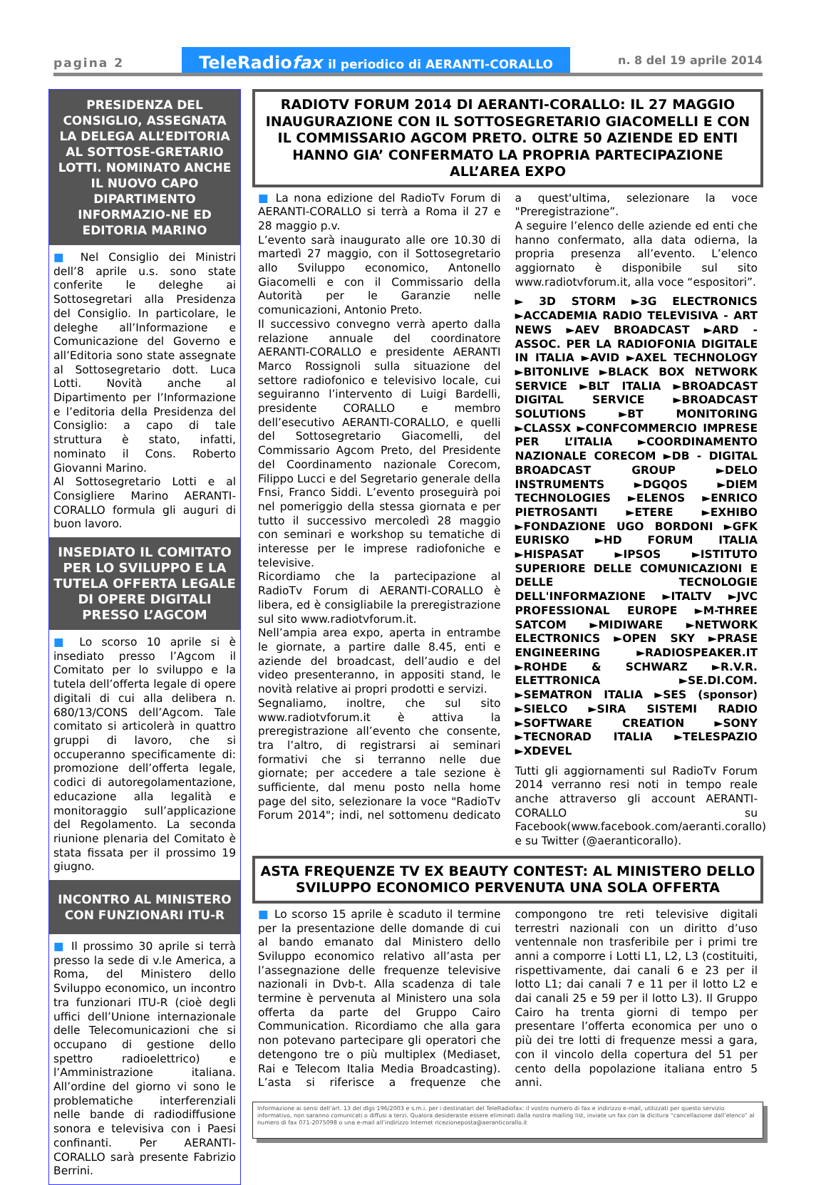pagina 2
TeleRadiofax il periodico di AERANTI-CORALLO
n. 8 del 19 aprile 2014
PRESIDENZA DEL CONSIGLIO, ASSEGNATA LA DELEGA ALL’EDITORIA AL SOTTOSE-GRETARIO LOTTI. NOMINATO ANCHE IL NUOVO CAPO DIPARTIMENTO INFORMAZIO-NE ED EDITORIA MARINO
■ Nel Consiglio dei Ministri dell’8 aprile u.s. sono state conferite le deleghe ai Sottosegretari alla Presidenza del Consiglio. In particolare, le deleghe all’Informazione e Comunicazione del Governo e all’Editoria sono state assegnate al Sottosegretario dott. Luca Lotti. Novità anche al Dipartimento per l’Informazione e l’editoria della Presidenza del Consiglio: a capo di tale struttura è stato, infatti, nominato il Cons. Roberto Giovanni Marino.
Al Sottosegretario Lotti e al Consigliere Marino AERANTI-CORALLO formula gli auguri di buon lavoro.
INSEDIATO IL COMITATO PER LO SVILUPPO E LA TUTELA OFFERTA LEGALE DI OPERE DIGITALI PRESSO L’AGCOM
■ Lo scorso 10 aprile si è insediato presso l’Agcom il Comitato per lo sviluppo e la tutela dell’offerta legale di opere digitali di cui alla delibera n. 680/13/CONS dell’Agcom. Tale comitato si articolerà in quattro gruppi di lavoro, che si occuperanno specificamente di: promozione dell’offerta legale, codici di autoregolamentazione, educazione alla legalità e monitoraggio sull’applicazione del Regolamento. La seconda riunione plenaria del Comitato è stata fissata per il prossimo 19 giugno.
INCONTRO AL MINISTERO
CON FUNZIONARI ITU-R
■ Il prossimo 30 aprile si terrà presso la sede di v.le America, a Roma, del Ministero dello Sviluppo economico, un incontro tra funzionari ITU-R (cioè degli uffici dell’Unione internazionale delle Telecomunicazioni che si occupano di gestione dello spettro radioelettrico) e l’Amministrazione italiana. All’ordine del giorno vi sono le problematiche interferenziali nelle bande di radiodiffusione sonora e televisiva con i Paesi confinanti. Per AERANTI-CORALLO sarà presente Fabrizio Berrini.
RADIOTV FORUM 2014 DI AERANTI-CORALLO: IL 27 MAGGIO INAUGURAZIONE CON IL SOTTOSEGRETARIO GIACOMELLI E CON IL COMMISSARIO AGCOM PRETO. OLTRE 50 AZIENDE ED ENTI HANNO GIA’ CONFERMATO LA PROPRIA PARTECIPAZIONE ALL’AREA EXPO
■ La nona edizione del RadioTv Forum di AERANTI-CORALLO si terrà a Roma il 27 e 28 maggio p.v.
L’evento sarà inaugurato alle ore 10.30 di martedì 27 maggio, con il Sottosegretario allo Sviluppo economico, Antonello Giacomelli e con il Commissario della Autorità per le Garanzie nelle comunicazioni, Antonio Preto.
Il successivo convegno verrà aperto dalla relazione annuale del coordinatore AERANTI-CORALLO e presidente AERANTI Marco Rossignoli sulla situazione del settore radiofonico e televisivo locale, cui seguiranno l’intervento di Luigi Bardelli, presidente CORALLO e membro dell’esecutivo AERANTI-CORALLO, e quelli del Sottosegretario Giacomelli, del Commissario Agcom Preto, del Presidente del Coordinamento nazionale Corecom, Filippo Lucci e del Segretario generale della Fnsi, Franco Siddi. L’evento proseguirà poi nel pomeriggio della stessa giornata e per tutto il successivo mercoledì 28 maggio con seminari e workshop su tematiche di interesse per le imprese radiofoniche e televisive.
Ricordiamo che la partecipazione al RadioTv Forum di AERANTI-CORALLO è libera, ed è consigliabile la preregistrazione sul sito www.radiotvforum.it.
Nell’ampia area expo, aperta in entrambe le giornate, a partire dalle 8.45, enti e aziende del broadcast, dell’audio e del video presenteranno, in appositi stand, le novità relative ai propri prodotti e servizi.
Segnaliamo, inoltre, che sul sito www.radiotvforum.it è attiva la preregistrazione all’evento che consente, tra l’altro, di registrarsi ai seminari formativi che si terranno nelle due giornate; per accedere a tale sezione è sufficiente, dal menu posto nella home page del sito, selezionare la voce "RadioTv Forum 2014"; indi, nel sottomenu dedicato a quest'ultima, selezionare la voce "Preregistrazione”.
A seguire l’elenco delle aziende ed enti che hanno confermato, alla data odierna, la propria presenza all’evento. L’elenco aggiornato è disponibile sul sito www.radiotvforum.it, alla voce “espositori”.
► 3D STORM ►3G ELECTRONICS ►ACCADEMIA RADIO TELEVISIVA - ART NEWS ►AEV BROADCAST ►ARD - ASSOC. PER LA RADIOFONIA DIGITALE IN ITALIA ►AVID ►AXEL TECHNOLOGY ►BITONLIVE ►BLACK BOX NETWORK SERVICE ►BLT ITALIA ►BROADCAST DIGITAL SERVICE ►BROADCAST SOLUTIONS ►BT MONITORING ►CLASSX ►CONFCOMMERCIO IMPRESE PER L’ITALIA ►COORDINAMENTO NAZIONALE CORECOM ►DB - DIGITAL BROADCAST GROUP ►DELO INSTRUMENTS ►DGQOS ►DIEM TECHNOLOGIES ►ELENOS ►ENRICO PIETROSANTI ►ETERE ►EXHIBO ►FONDAZIONE UGO BORDONI ►GFK EURISKO ►HD FORUM ITALIA ►HISPASAT ►IPSOS ►ISTITUTO SUPERIORE DELLE COMUNICAZIONI E DELLE TECNOLOGIE DELL'INFORMAZIONE ►ITALTV ►JVC PROFESSIONAL EUROPE ►M-THREE SATCOM ►MIDIWARE ►NETWORK ELECTRONICS ►OPEN SKY ►PRASE ENGINEERING ►RADIOSPEAKER.IT ►ROHDE & SCHWARZ ►R.V.R. ELETTRONICA ►SE.DI.COM. ►SEMATRON ITALIA ►SES (sponsor) ►SIELCO ►SIRA SISTEMI RADIO ►SOFTWARE CREATION ►SONY ►TECNORAD ITALIA ►TELESPAZIO ►XDEVEL
Tutti gli aggiornamenti sul RadioTv Forum 2014 verranno resi noti in tempo reale anche attraverso gli account AERANTI-CORALLO su Facebook(www.facebook.com/aeranti.corallo) e su Twitter (@aeranticorallo).
ASTA FREQUENZE TV EX BEAUTY CONTEST: AL MINISTERO DELLO SVILUPPO ECONOMICO PERVENUTA UNA SOLA OFFERTA
■ Lo scorso 15 aprile è scaduto il termine per la presentazione delle domande di cui al bando emanato dal Ministero dello Sviluppo economico relativo all’asta per l’assegnazione delle frequenze televisive nazionali in Dvb-t. Alla scadenza di tale termine è pervenuta al Ministero una sola offerta da parte del Gruppo Cairo Communication. Ricordiamo che alla gara non potevano partecipare gli operatori che detengono tre o più multiplex (Mediaset, Rai e Telecom Italia Media Broadcasting). L’asta si riferisce a frequenze che compongono tre reti televisive digitali terrestri nazionali con un diritto d’uso ventennale non trasferibile per i primi tre anni a comporre i Lotti L1, L2, L3 (costituiti, rispettivamente, dai canali 6 e 23 per il lotto L1; dai canali 7 e 11 per il lotto L2 e dai canali 25 e 59 per il lotto L3). Il Gruppo Cairo ha trenta giorni di tempo per presentare l’offerta economica per uno o più dei tre lotti di frequenze messi a gara, con il vincolo della copertura del 51 per cento della popolazione italiana entro 5 anni.
Informazione ai sensi dell’art. 13 del dlgs 196/2003 e s.m.i. per i destinatari del TeleRadiofax: il vostro numero di fax e indirizzo e-mail, utilizzati per questo servizio informativo, non saranno comunicati o diffusi a terzi. Qualora desideraste essere eliminati dalla nostra mailing list, inviate un fax con la dicitura “cancellazione dall’elenco” al numero di fax 071-2075098 o una e-mail all’indirizzo Internet ricezioneposta@aeranticorallo.it